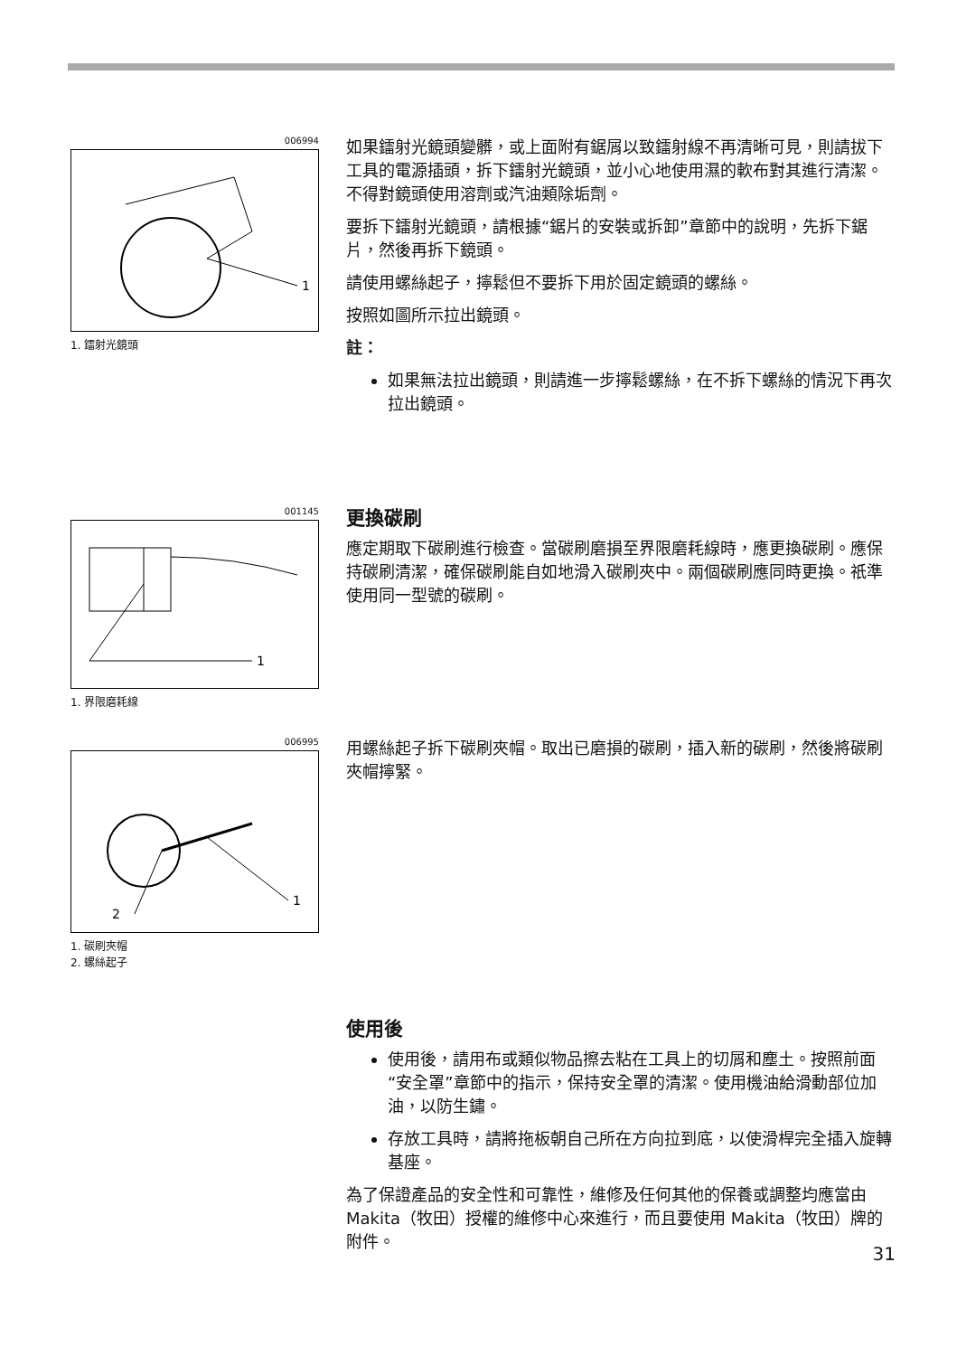006994
1
1. 鐳射光鏡頭
如果鐳射光鏡頭變髒，或上面附有鋸屑以致鐳射線不再清晰可見，則請拔下工具的電源插頭，拆下鐳射光鏡頭，並小心地使用濕的軟布對其進行清潔。不得對鏡頭使用溶劑或汽油類除垢劑。
要拆下鐳射光鏡頭，請根據“鋸片的安裝或拆卸”章節中的說明，先拆下鋸片，然後再拆下鏡頭。
請使用螺絲起子，擰鬆但不要拆下用於固定鏡頭的螺絲。
按照如圖所示拉出鏡頭。
註：
如果無法拉出鏡頭，則請進一步擰鬆螺絲，在不拆下螺絲的情況下再次拉出鏡頭。
001145
1
1. 界限磨耗線
更換碳刷
應定期取下碳刷進行檢查。當碳刷磨損至界限磨耗線時，應更換碳刷。應保持碳刷清潔，確保碳刷能自如地滑入碳刷夾中。兩個碳刷應同時更換。祇準使用同一型號的碳刷。
006995
1
2
1. 碳刷夾帽
2. 螺絲起子
用螺絲起子拆下碳刷夾帽。取出已磨損的碳刷，插入新的碳刷，然後將碳刷夾帽擰緊。
使用後
使用後，請用布或類似物品擦去粘在工具上的切屑和塵土。按照前面“安全罩”章節中的指示，保持安全罩的清潔。使用機油給滑動部位加油，以防生鏽。
存放工具時，請將拖板朝自己所在方向拉到底，以使滑桿完全插入旋轉基座。
為了保證產品的安全性和可靠性，維修及任何其他的保養或調整均應當由 Makita（牧田）授權的維修中心來進行，而且要使用 Makita（牧田）牌的附件。
31